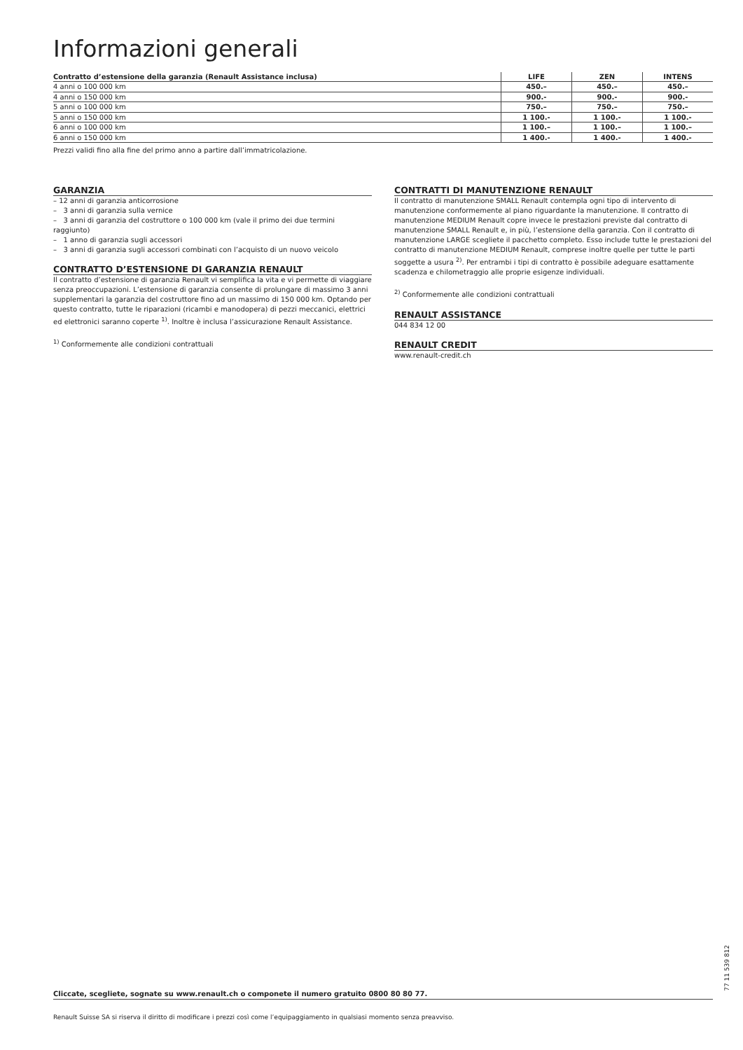Informazioni generali
| Contratto d’estensione della garanzia (Renault Assistance inclusa) | LIFE | ZEN | INTENS |
| --- | --- | --- | --- |
| 4 anni o 100 000 km | 450.– | 450.– | 450.– |
| 4 anni o 150 000 km | 900.- | 900.- | 900.- |
| 5 anni o 100 000 km | 750.– | 750.– | 750.– |
| 5 anni o 150 000 km | 1 100.- | 1 100.- | 1 100.- |
| 6 anni o 100 000 km | 1 100.– | 1 100.– | 1 100.– |
| 6 anni o 150 000 km | 1 400.- | 1 400.- | 1 400.- |
Prezzi validi fino alla fine del primo anno a partire dall’immatricolazione.
GARANZIA
– 12 anni di garanzia anticorrosione
– 3 anni di garanzia sulla vernice
– 3 anni di garanzia del costruttore o 100 000 km (vale il primo dei due termini raggiunto)
– 1 anno di garanzia sugli accessori
– 3 anni di garanzia sugli accessori combinati con l’acquisto di un nuovo veicolo
CONTRATTO D’ESTENSIONE DI GARANZIA RENAULT
Il contratto d’estensione di garanzia Renault vi semplifica la vita e vi permette di viaggiare senza preoccupazioni. L’estensione di garanzia consente di prolungare di massimo 3 anni supplementari la garanzia del costruttore fino ad un massimo di 150 000 km. Optando per questo contratto, tutte le riparazioni (ricambi e manodopera) di pezzi meccanici, elettrici ed elettronici saranno coperte <sup>1)</sup>. Inoltre è inclusa l’assicurazione Renault Assistance.
<sup>1)</sup> Conformemente alle condizioni contrattuali
CONTRATTI DI MANUTENZIONE RENAULT
Il contratto di manutenzione SMALL Renault contempla ogni tipo di intervento di manutenzione conformemente al piano riguardante la manutenzione. Il contratto di manutenzione MEDIUM Renault copre invece le prestazioni previste dal contratto di manutenzione SMALL Renault e, in più, l’estensione della garanzia. Con il contratto di manutenzione LARGE scegliete il pacchetto completo. Esso include tutte le prestazioni del contratto di manutenzione MEDIUM Renault, comprese inoltre quelle per tutte le parti soggette a usura <sup>2)</sup>. Per entrambi i tipi di contratto è possibile adeguare esattamente scadenza e chilometraggio alle proprie esigenze individuali.
<sup>2)</sup> Conformemente alle condizioni contrattuali
RENAULT ASSISTANCE
044 834 12 00
RENAULT CREDIT
www.renault-credit.ch
Cliccate, scegliete, sognate su www.renault.ch o componete il numero gratuito 0800 80 80 77.
Renault Suisse SA si riserva il diritto di modificare i prezzi così come l’equipaggiamento in qualsiasi momento senza preavviso.
77 11 539 812